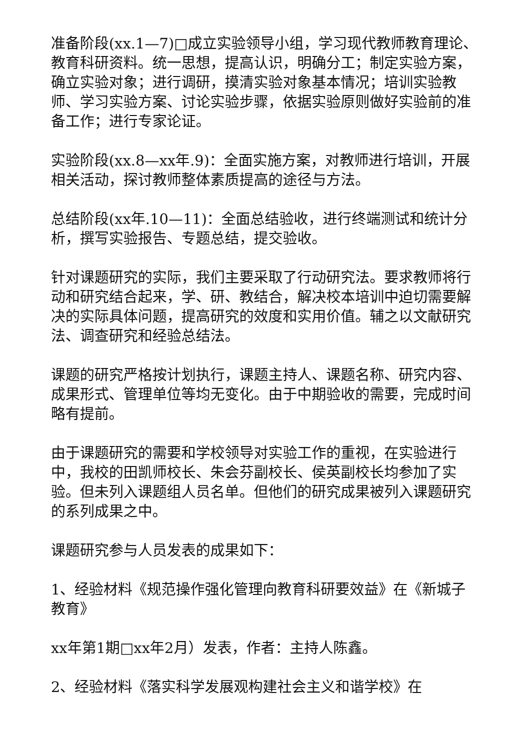准备阶段(xx.1—7)□成立实验领导小组，学习现代教师教育理论、教育科研资料。统一思想，提高认识，明确分工；制定实验方案，确立实验对象；进行调研，摸清实验对象基本情况；培训实验教师、学习实验方案、讨论实验步骤，依据实验原则做好实验前的准备工作；进行专家论证。
实验阶段(xx.8—xx年.9)：全面实施方案，对教师进行培训，开展相关活动，探讨教师整体素质提高的途径与方法。
总结阶段(xx年.10—11)：全面总结验收，进行终端测试和统计分析，撰写实验报告、专题总结，提交验收。
针对课题研究的实际，我们主要采取了行动研究法。要求教师将行动和研究结合起来，学、研、教结合，解决校本培训中迫切需要解决的实际具体问题，提高研究的效度和实用价值。辅之以文献研究法、调查研究和经验总结法。
课题的研究严格按计划执行，课题主持人、课题名称、研究内容、成果形式、管理单位等均无变化。由于中期验收的需要，完成时间略有提前。
由于课题研究的需要和学校领导对实验工作的重视，在实验进行中，我校的田凯师校长、朱会芬副校长、侯英副校长均参加了实验。但未列入课题组人员名单。但他们的研究成果被列入课题研究的系列成果之中。
课题研究参与人员发表的成果如下：
1、经验材料《规范操作强化管理向教育科研要效益》在《新城子教育》
xx年第1期□xx年2月）发表，作者：主持人陈鑫。
2、经验材料《落实科学发展观构建社会主义和谐学校》在